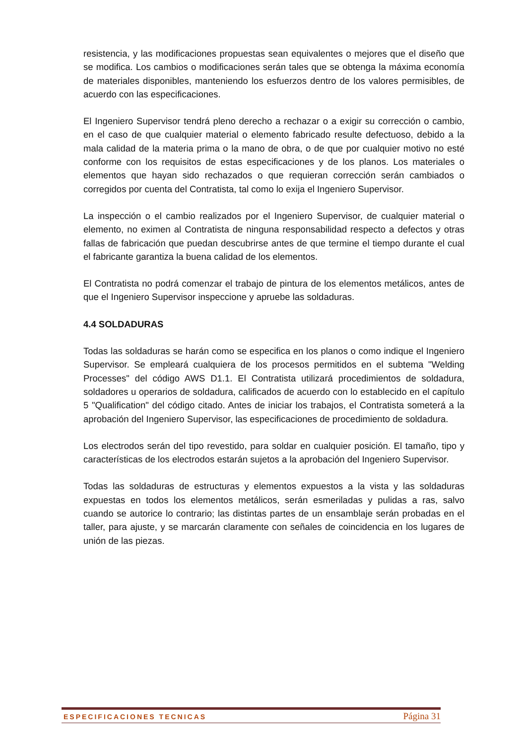resistencia, y las modificaciones propuestas sean equivalentes o mejores que el diseño que se modifica. Los cambios o modificaciones serán tales que se obtenga la máxima economía de materiales disponibles, manteniendo los esfuerzos dentro de los valores permisibles, de acuerdo con las especificaciones.
El Ingeniero Supervisor tendrá pleno derecho a rechazar o a exigir su corrección o cambio, en el caso de que cualquier material o elemento fabricado resulte defectuoso, debido a la mala calidad de la materia prima o la mano de obra, o de que por cualquier motivo no esté conforme con los requisitos de estas especificaciones y de los planos. Los materiales o elementos que hayan sido rechazados o que requieran corrección serán cambiados o corregidos por cuenta del Contratista, tal como lo exija el Ingeniero Supervisor.
La inspección o el cambio realizados por el Ingeniero Supervisor, de cualquier material o elemento, no eximen al Contratista de ninguna responsabilidad respecto a defectos y otras fallas de fabricación que puedan descubrirse antes de que termine el tiempo durante el cual el fabricante garantiza la buena calidad de los elementos.
El Contratista no podrá comenzar el trabajo de pintura de los elementos metálicos, antes de que el Ingeniero Supervisor inspeccione y apruebe las soldaduras.
4.4 SOLDADURAS
Todas las soldaduras se harán como se especifica en los planos o como indique el Ingeniero Supervisor. Se empleará cualquiera de los procesos permitidos en el subtema "Welding Processes" del código AWS D1.1. El Contratista utilizará procedimientos de soldadura, soldadores u operarios de soldadura, calificados de acuerdo con lo establecido en el capítulo 5 "Qualification" del código citado. Antes de iniciar los trabajos, el Contratista someterá a la aprobación del Ingeniero Supervisor, las especificaciones de procedimiento de soldadura.
Los electrodos serán del tipo revestido, para soldar en cualquier posición. El tamaño, tipo y características de los electrodos estarán sujetos a la aprobación del Ingeniero Supervisor.
Todas las soldaduras de estructuras y elementos expuestos a la vista y las soldaduras expuestas en todos los elementos metálicos, serán esmeriladas y pulidas a ras, salvo cuando se autorice lo contrario; las distintas partes de un ensamblaje serán probadas en el taller, para ajuste, y se marcarán claramente con señales de coincidencia en los lugares de unión de las piezas.
ESPECIFICACIONES TECNICAS Página 31